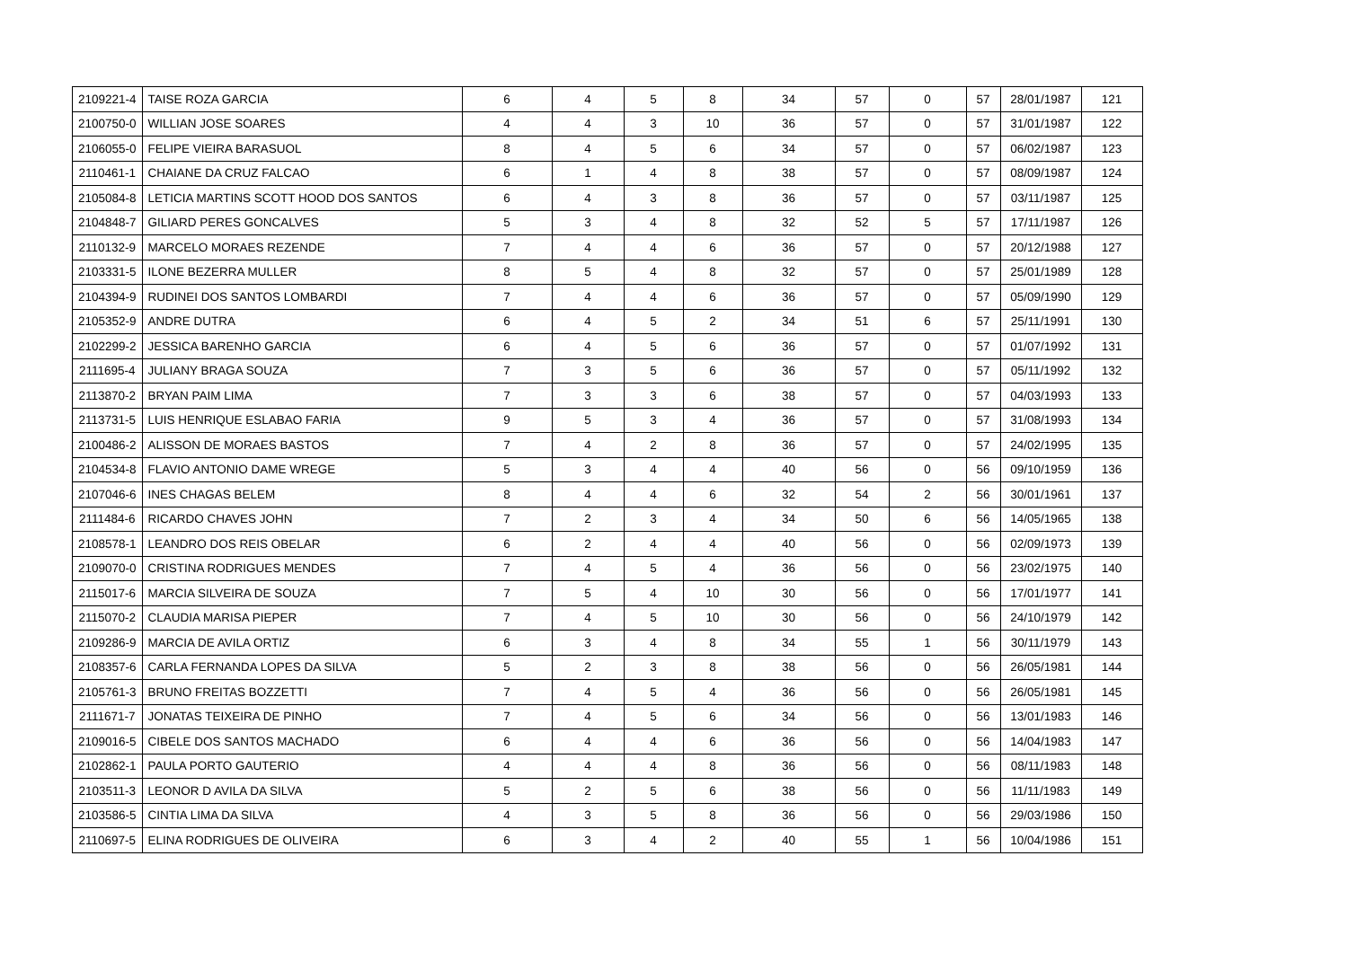| 2109221-4 | TAISE ROZA GARCIA | 6 | 4 | 5 | 8 | 34 | 57 | 0 | 57 | 28/01/1987 | 121 |
| 2100750-0 | WILLIAN JOSE SOARES | 4 | 4 | 3 | 10 | 36 | 57 | 0 | 57 | 31/01/1987 | 122 |
| 2106055-0 | FELIPE VIEIRA BARASUOL | 8 | 4 | 5 | 6 | 34 | 57 | 0 | 57 | 06/02/1987 | 123 |
| 2110461-1 | CHAIANE DA CRUZ FALCAO | 6 | 1 | 4 | 8 | 38 | 57 | 0 | 57 | 08/09/1987 | 124 |
| 2105084-8 | LETICIA MARTINS SCOTT HOOD DOS SANTOS | 6 | 4 | 3 | 8 | 36 | 57 | 0 | 57 | 03/11/1987 | 125 |
| 2104848-7 | GILIARD PERES GONCALVES | 5 | 3 | 4 | 8 | 32 | 52 | 5 | 57 | 17/11/1987 | 126 |
| 2110132-9 | MARCELO MORAES REZENDE | 7 | 4 | 4 | 6 | 36 | 57 | 0 | 57 | 20/12/1988 | 127 |
| 2103331-5 | ILONE BEZERRA MULLER | 8 | 5 | 4 | 8 | 32 | 57 | 0 | 57 | 25/01/1989 | 128 |
| 2104394-9 | RUDINEI DOS SANTOS LOMBARDI | 7 | 4 | 4 | 6 | 36 | 57 | 0 | 57 | 05/09/1990 | 129 |
| 2105352-9 | ANDRE DUTRA | 6 | 4 | 5 | 2 | 34 | 51 | 6 | 57 | 25/11/1991 | 130 |
| 2102299-2 | JESSICA BARENHO GARCIA | 6 | 4 | 5 | 6 | 36 | 57 | 0 | 57 | 01/07/1992 | 131 |
| 2111695-4 | JULIANY BRAGA SOUZA | 7 | 3 | 5 | 6 | 36 | 57 | 0 | 57 | 05/11/1992 | 132 |
| 2113870-2 | BRYAN PAIM LIMA | 7 | 3 | 3 | 6 | 38 | 57 | 0 | 57 | 04/03/1993 | 133 |
| 2113731-5 | LUIS HENRIQUE ESLABAO FARIA | 9 | 5 | 3 | 4 | 36 | 57 | 0 | 57 | 31/08/1993 | 134 |
| 2100486-2 | ALISSON DE MORAES BASTOS | 7 | 4 | 2 | 8 | 36 | 57 | 0 | 57 | 24/02/1995 | 135 |
| 2104534-8 | FLAVIO ANTONIO DAME WREGE | 5 | 3 | 4 | 4 | 40 | 56 | 0 | 56 | 09/10/1959 | 136 |
| 2107046-6 | INES CHAGAS BELEM | 8 | 4 | 4 | 6 | 32 | 54 | 2 | 56 | 30/01/1961 | 137 |
| 2111484-6 | RICARDO CHAVES JOHN | 7 | 2 | 3 | 4 | 34 | 50 | 6 | 56 | 14/05/1965 | 138 |
| 2108578-1 | LEANDRO DOS REIS OBELAR | 6 | 2 | 4 | 4 | 40 | 56 | 0 | 56 | 02/09/1973 | 139 |
| 2109070-0 | CRISTINA RODRIGUES MENDES | 7 | 4 | 5 | 4 | 36 | 56 | 0 | 56 | 23/02/1975 | 140 |
| 2115017-6 | MARCIA SILVEIRA DE SOUZA | 7 | 5 | 4 | 10 | 30 | 56 | 0 | 56 | 17/01/1977 | 141 |
| 2115070-2 | CLAUDIA MARISA PIEPER | 7 | 4 | 5 | 10 | 30 | 56 | 0 | 56 | 24/10/1979 | 142 |
| 2109286-9 | MARCIA DE AVILA ORTIZ | 6 | 3 | 4 | 8 | 34 | 55 | 1 | 56 | 30/11/1979 | 143 |
| 2108357-6 | CARLA FERNANDA LOPES DA SILVA | 5 | 2 | 3 | 8 | 38 | 56 | 0 | 56 | 26/05/1981 | 144 |
| 2105761-3 | BRUNO FREITAS BOZZETTI | 7 | 4 | 5 | 4 | 36 | 56 | 0 | 56 | 26/05/1981 | 145 |
| 2111671-7 | JONATAS TEIXEIRA DE PINHO | 7 | 4 | 5 | 6 | 34 | 56 | 0 | 56 | 13/01/1983 | 146 |
| 2109016-5 | CIBELE DOS SANTOS MACHADO | 6 | 4 | 4 | 6 | 36 | 56 | 0 | 56 | 14/04/1983 | 147 |
| 2102862-1 | PAULA PORTO GAUTERIO | 4 | 4 | 4 | 8 | 36 | 56 | 0 | 56 | 08/11/1983 | 148 |
| 2103511-3 | LEONOR D AVILA DA SILVA | 5 | 2 | 5 | 6 | 38 | 56 | 0 | 56 | 11/11/1983 | 149 |
| 2103586-5 | CINTIA LIMA DA SILVA | 4 | 3 | 5 | 8 | 36 | 56 | 0 | 56 | 29/03/1986 | 150 |
| 2110697-5 | ELINA RODRIGUES DE OLIVEIRA | 6 | 3 | 4 | 2 | 40 | 55 | 1 | 56 | 10/04/1986 | 151 |